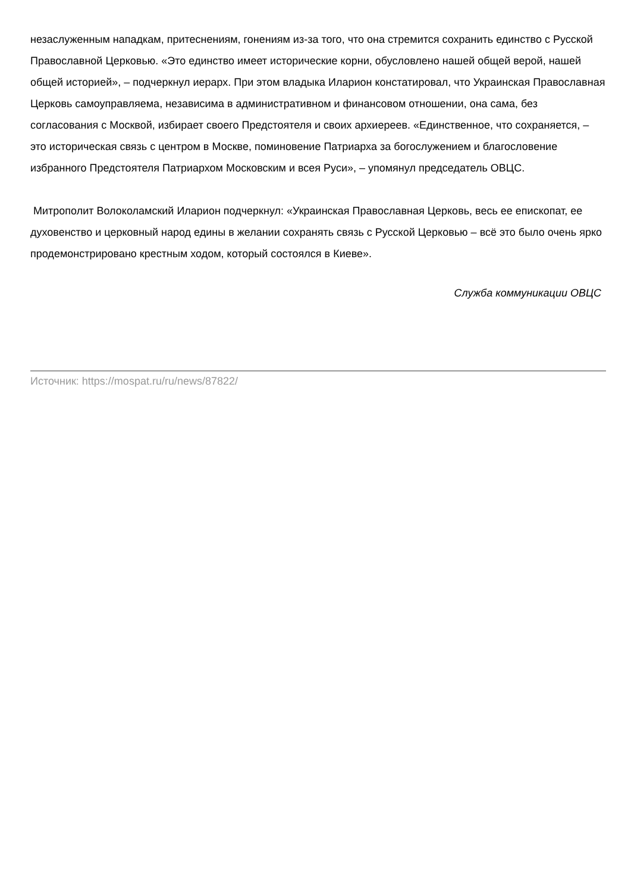незаслуженным нападкам, притеснениям, гонениям из-за того, что она стремится сохранить единство с Русской Православной Церковью. «Это единство имеет исторические корни, обусловлено нашей общей верой, нашей общей историей», – подчеркнул иерарх. При этом владыка Иларион констатировал, что Украинская Православная Церковь самоуправляема, независима в административном и финансовом отношении, она сама, без согласования с Москвой, избирает своего Предстоятеля и своих архиереев. «Единственное, что сохраняется, – это историческая связь с центром в Москве, поминовение Патриарха за богослужением и благословение избранного Предстоятеля Патриархом Московским и всея Руси», – упомянул председатель ОВЦС.
Митрополит Волоколамский Иларион подчеркнул: «Украинская Православная Церковь, весь ее епископат, ее духовенство и церковный народ едины в желании сохранять связь с Русской Церковью – всё это было очень ярко продемонстрировано крестным ходом, который состоялся в Киеве».
Служба коммуникации ОВЦС
Источник: https://mospat.ru/ru/news/87822/